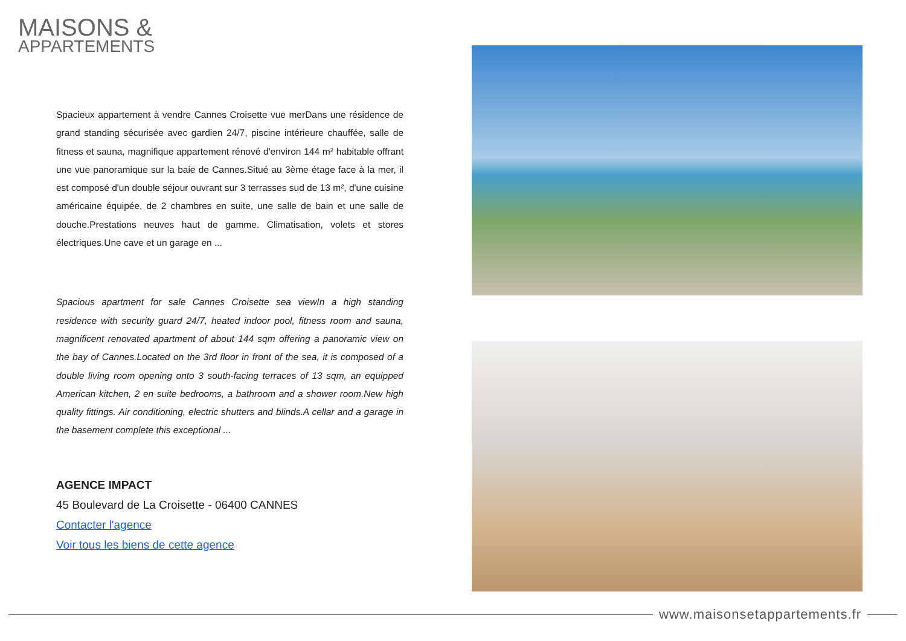MAISONS &
APPARTEMENTS
Spacieux appartement à vendre Cannes Croisette vue merDans une résidence de grand standing sécurisée avec gardien 24/7, piscine intérieure chauffée, salle de fitness et sauna, magnifique appartement rénové d'environ 144 m² habitable offrant une vue panoramique sur la baie de Cannes.Situé au 3ème étage face à la mer, il est composé d'un double séjour ouvrant sur 3 terrasses sud de 13 m², d'une cuisine américaine équipée, de 2 chambres en suite, une salle de bain et une salle de douche.Prestations neuves haut de gamme. Climatisation, volets et stores électriques.Une cave et un garage en ...
Spacious apartment for sale Cannes Croisette sea viewIn a high standing residence with security guard 24/7, heated indoor pool, fitness room and sauna, magnificent renovated apartment of about 144 sqm offering a panoramic view on the bay of Cannes.Located on the 3rd floor in front of the sea, it is composed of a double living room opening onto 3 south-facing terraces of 13 sqm, an equipped American kitchen, 2 en suite bedrooms, a bathroom and a shower room.New high quality fittings. Air conditioning, electric shutters and blinds.A cellar and a garage in the basement complete this exceptional ...
AGENCE IMPACT
45 Boulevard de La Croisette - 06400 CANNES
Contacter l'agence
Voir tous les biens de cette agence
www.maisonsetappartements.fr